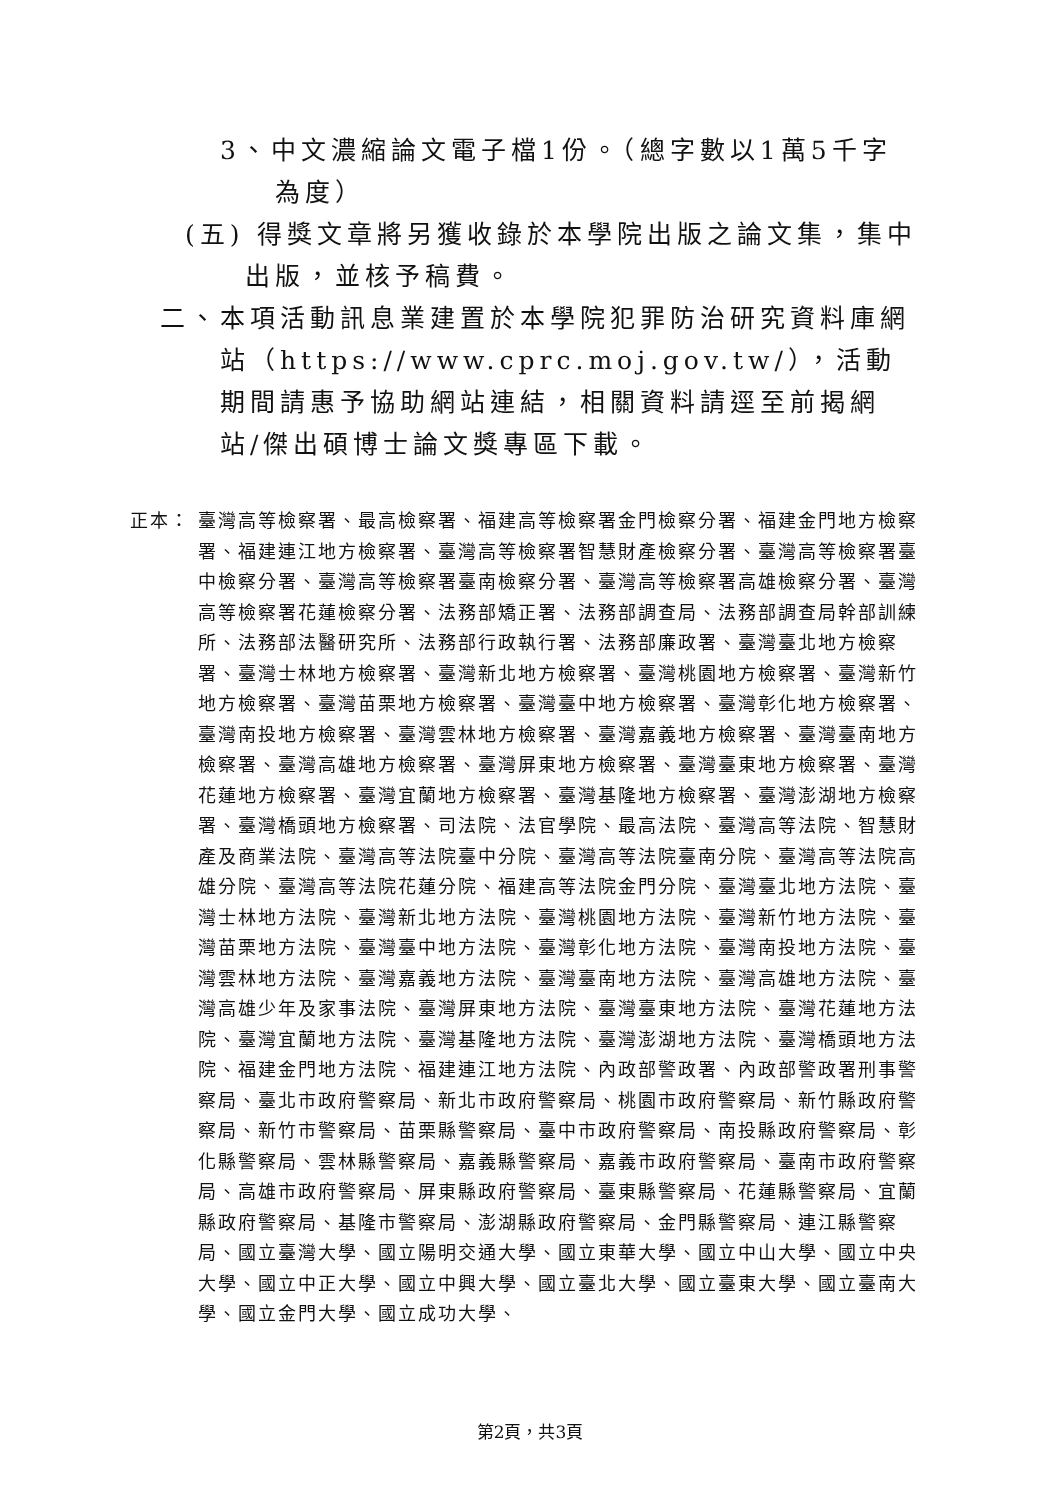3、中文濃縮論文電子檔1份。（總字數以1萬5千字為度）
(五) 得獎文章將另獲收錄於本學院出版之論文集，集中出版，並核予稿費。
二、本項活動訊息業建置於本學院犯罪防治研究資料庫網站（https://www.cprc.moj.gov.tw/），活動期間請惠予協助網站連結，相關資料請逕至前揭網站/傑出碩博士論文獎專區下載。
正本： 臺灣高等檢察署、最高檢察署、福建高等檢察署金門檢察分署、福建金門地方檢察署、福建連江地方檢察署、臺灣高等檢察署智慧財產檢察分署、臺灣高等檢察署臺中檢察分署、臺灣高等檢察署臺南檢察分署、臺灣高等檢察署高雄檢察分署、臺灣高等檢察署花蓮檢察分署、法務部矯正署、法務部調查局、法務部調查局幹部訓練所、法務部法醫研究所、法務部行政執行署、法務部廉政署、臺灣臺北地方檢察署、臺灣士林地方檢察署、臺灣新北地方檢察署、臺灣桃園地方檢察署、臺灣新竹地方檢察署、臺灣苗栗地方檢察署、臺灣臺中地方檢察署、臺灣彰化地方檢察署、臺灣南投地方檢察署、臺灣雲林地方檢察署、臺灣嘉義地方檢察署、臺灣臺南地方檢察署、臺灣高雄地方檢察署、臺灣屏東地方檢察署、臺灣臺東地方檢察署、臺灣花蓮地方檢察署、臺灣宜蘭地方檢察署、臺灣基隆地方檢察署、臺灣澎湖地方檢察署、臺灣橋頭地方檢察署、司法院、法官學院、最高法院、臺灣高等法院、智慧財產及商業法院、臺灣高等法院臺中分院、臺灣高等法院臺南分院、臺灣高等法院高雄分院、臺灣高等法院花蓮分院、福建高等法院金門分院、臺灣臺北地方法院、臺灣士林地方法院、臺灣新北地方法院、臺灣桃園地方法院、臺灣新竹地方法院、臺灣苗栗地方法院、臺灣臺中地方法院、臺灣彰化地方法院、臺灣南投地方法院、臺灣雲林地方法院、臺灣嘉義地方法院、臺灣臺南地方法院、臺灣高雄地方法院、臺灣高雄少年及家事法院、臺灣屏東地方法院、臺灣臺東地方法院、臺灣花蓮地方法院、臺灣宜蘭地方法院、臺灣基隆地方法院、臺灣澎湖地方法院、臺灣橋頭地方法院、福建金門地方法院、福建連江地方法院、內政部警政署、內政部警政署刑事警察局、臺北市政府警察局、新北市政府警察局、桃園市政府警察局、新竹縣政府警察局、新竹市警察局、苗栗縣警察局、臺中市政府警察局、南投縣政府警察局、彰化縣警察局、雲林縣警察局、嘉義縣警察局、嘉義市政府警察局、臺南市政府警察局、高雄市政府警察局、屏東縣政府警察局、臺東縣警察局、花蓮縣警察局、宜蘭縣政府警察局、基隆市警察局、澎湖縣政府警察局、金門縣警察局、連江縣警察局、國立臺灣大學、國立陽明交通大學、國立東華大學、國立中山大學、國立中央大學、國立中正大學、國立中興大學、國立臺北大學、國立臺東大學、國立臺南大學、國立金門大學、國立成功大學、
第2頁，共3頁